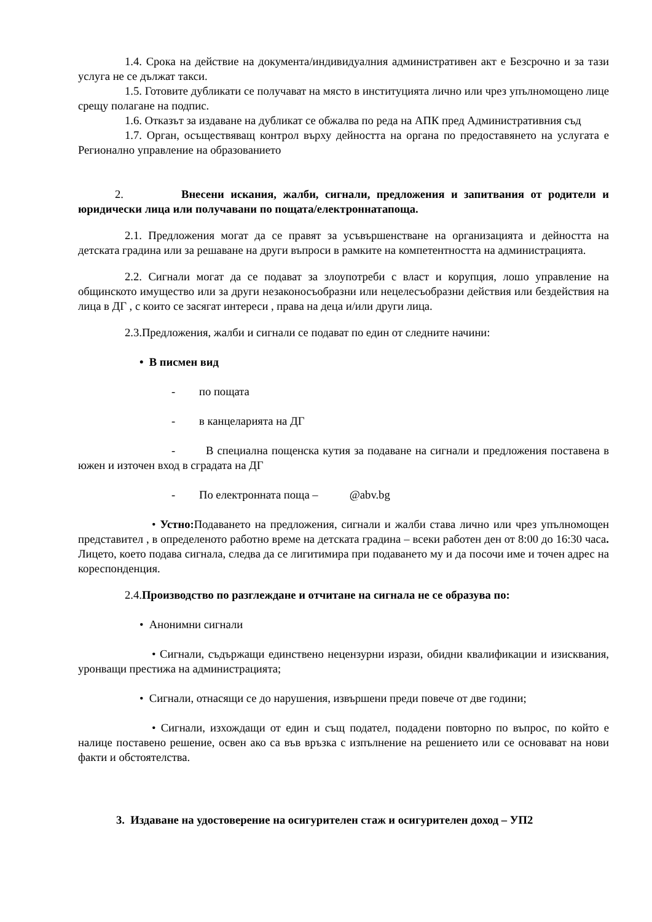1.4. Срока на действие на документа/индивидуалния административен акт е Безсрочно и за тази услуга не се дължат такси.
1.5. Готовите дубликати се получават на място в институцията лично или чрез упълномощено лице срещу полагане на подпис.
1.6. Отказът за издаване на дубликат се обжалва по реда на АПК пред Административния съд
1.7. Орган, осъществяващ контрол върху дейността на органа по предоставянето на услугата е Регионално управление на образованието
2. Внесени искания, жалби, сигнали, предложения и запитвания от родители и юридически лица или получавани по пощата/електроннатапоща.
2.1. Предложения могат да се правят за усъвършенстване на организацията и дейността на детската градина или за решаване на други въпроси в рамките на компетентността на администрацията.
2.2. Сигнали могат да се подават за злоупотреби с власт и корупция, лошо управление на общинското имущество или за други незаконосъобразни или нецелесъобразни действия или бездействия на лица в ДГ , с които се засягат интереси , права на деца и/или други лица.
2.3.Предложения, жалби и сигнали се подават по един от следните начини:
• В писмен вид
- по пощата
- в канцеларията на ДГ
- В специална пощенска кутия за подаване на сигнали и предложения поставена в южен и източен вход в сградата на ДГ
- По електронната поща – @abv.bg
• Устно: Подаването на предложения, сигнали и жалби става лично или чрез упълномощен представител , в определеното работно време на детската градина – всеки работен ден от 8:00 до 16:30 часа. Лицето, което подава сигнала, следва да се лигитимира при подаването му и да посочи име и точен адрес на кореспонденция.
2.4.Производство по разглеждане и отчитане на сигнала не се образува по:
• Анонимни сигнали
• Сигнали, съдържащи единствено нецензурни изрази, обидни квалификации и изисквания, уронващи престижа на администрацията;
• Сигнали, отнасящи се до нарушения, извършени преди повече от две години;
• Сигнали, изхождащи от един и същ подател, подадени повторно по въпрос, по който е налице поставено решение, освен ако са във връзка с изпълнение на решението или се основават на нови факти и обстоятелства.
3. Издаване на удостоверение на осигурителен стаж и осигурителен доход – УП2